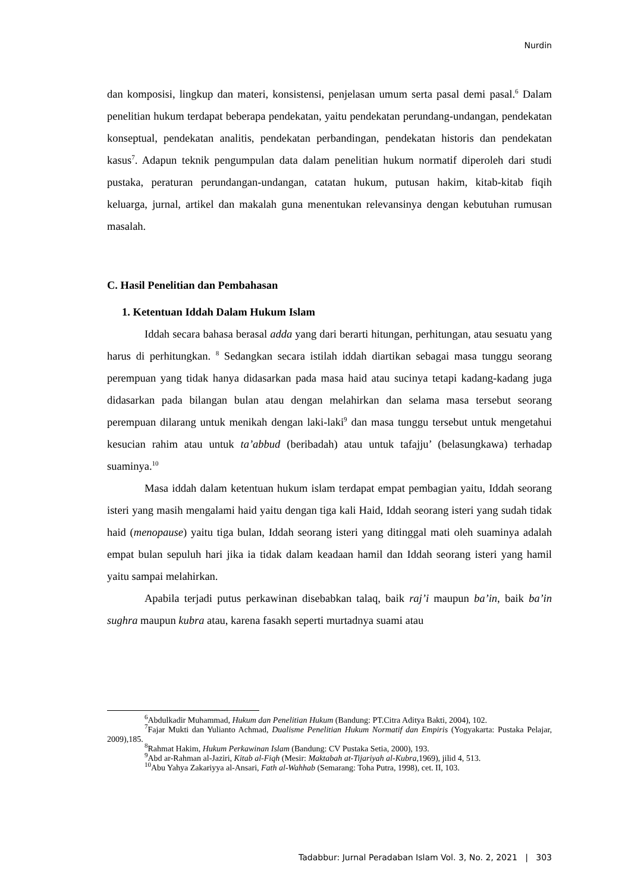Nurdin
dan komposisi, lingkup dan materi, konsistensi, penjelasan umum serta pasal demi pasal.<sup>6</sup> Dalam penelitian hukum terdapat beberapa pendekatan, yaitu pendekatan perundang-undangan, pendekatan konseptual, pendekatan analitis, pendekatan perbandingan, pendekatan historis dan pendekatan kasus<sup>7</sup>. Adapun teknik pengumpulan data dalam penelitian hukum normatif diperoleh dari studi pustaka, peraturan perundangan-undangan, catatan hukum, putusan hakim, kitab-kitab fiqih keluarga, jurnal, artikel dan makalah guna menentukan relevansinya dengan kebutuhan rumusan masalah.
C. Hasil Penelitian dan Pembahasan
1. Ketentuan Iddah Dalam Hukum Islam
Iddah secara bahasa berasal adda yang dari berarti hitungan, perhitungan, atau sesuatu yang harus di perhitungkan. <sup>8</sup> Sedangkan secara istilah iddah diartikan sebagai masa tunggu seorang perempuan yang tidak hanya didasarkan pada masa haid atau sucinya tetapi kadang-kadang juga didasarkan pada bilangan bulan atau dengan melahirkan dan selama masa tersebut seorang perempuan dilarang untuk menikah dengan laki-laki<sup>9</sup> dan masa tunggu tersebut untuk mengetahui kesucian rahim atau untuk ta’abbud (beribadah) atau untuk tafajju’ (belasungkawa) terhadap suaminya.<sup>10</sup>
Masa iddah dalam ketentuan hukum islam terdapat empat pembagian yaitu, Iddah seorang isteri yang masih mengalami haid yaitu dengan tiga kali Haid, Iddah seorang isteri yang sudah tidak haid (menopause) yaitu tiga bulan, Iddah seorang isteri yang ditinggal mati oleh suaminya adalah empat bulan sepuluh hari jika ia tidak dalam keadaan hamil dan Iddah seorang isteri yang hamil yaitu sampai melahirkan.
Apabila terjadi putus perkawinan disebabkan talaq, baik raj’i maupun ba’in, baik ba’in sughra maupun kubra atau, karena fasakh seperti murtadnya suami atau
<sup>6</sup> Abdulkadir Muhammad, Hukum dan Penelitian Hukum (Bandung: PT.Citra Aditya Bakti, 2004), 102.
<sup>7</sup> Fajar Mukti dan Yulianto Achmad, Dualisme Penelitian Hukum Normatif dan Empiris (Yogyakarta: Pustaka Pelajar, 2009),185.
<sup>8</sup> Rahmat Hakim, Hukum Perkawinan Islam (Bandung: CV Pustaka Setia, 2000), 193.
<sup>9</sup> Abd ar-Rahman al-Jaziri, Kitab al-Fiqh (Mesir: Maktabah at-Tijariyah al-Kubra,1969), jilid 4, 513.
<sup>10</sup> Abu Yahya Zakariyya al-Ansari, Fath al-Wahhab (Semarang: Toha Putra, 1998), cet. II, 103.
Tadabbur: Jurnal Peradaban Islam Vol. 3, No. 2, 2021 | 303